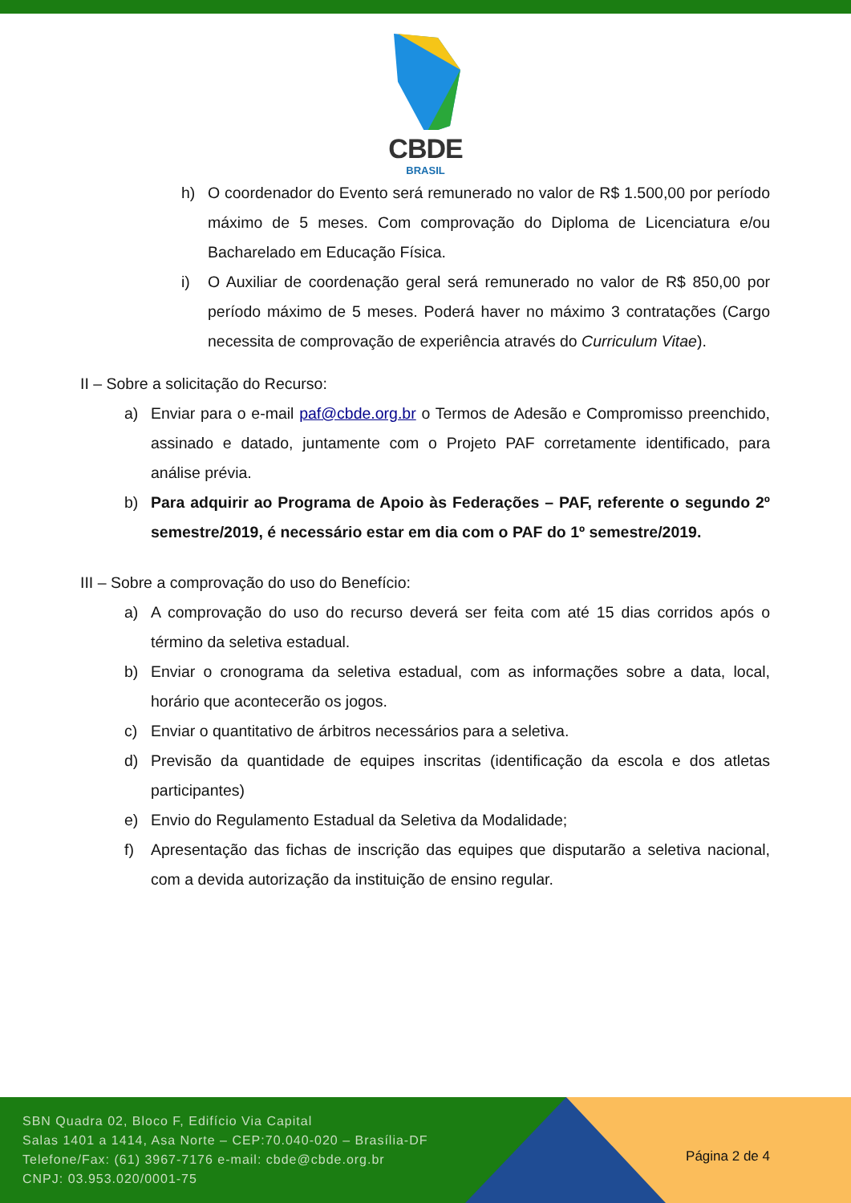CBDE
BRASIL
h) O coordenador do Evento será remunerado no valor de R$ 1.500,00 por período máximo de 5 meses. Com comprovação do Diploma de Licenciatura e/ou Bacharelado em Educação Física.
i) O Auxiliar de coordenação geral será remunerado no valor de R$ 850,00 por período máximo de 5 meses. Poderá haver no máximo 3 contratações (Cargo necessita de comprovação de experiência através do Curriculum Vitae).
II – Sobre a solicitação do Recurso:
a) Enviar para o e-mail paf@cbde.org.br o Termos de Adesão e Compromisso preenchido, assinado e datado, juntamente com o Projeto PAF corretamente identificado, para análise prévia.
b) Para adquirir ao Programa de Apoio às Federações – PAF, referente o segundo 2º semestre/2019, é necessário estar em dia com o PAF do 1º semestre/2019.
III – Sobre a comprovação do uso do Benefício:
a) A comprovação do uso do recurso deverá ser feita com até 15 dias corridos após o término da seletiva estadual.
b) Enviar o cronograma da seletiva estadual, com as informações sobre a data, local, horário que acontecerão os jogos.
c) Enviar o quantitativo de árbitros necessários para a seletiva.
d) Previsão da quantidade de equipes inscritas (identificação da escola e dos atletas participantes)
e) Envio do Regulamento Estadual da Seletiva da Modalidade;
f) Apresentação das fichas de inscrição das equipes que disputarão a seletiva nacional, com a devida autorização da instituição de ensino regular.
SBN Quadra 02, Bloco F, Edifício Via Capital
Salas 1401 a 1414, Asa Norte – CEP:70.040-020 – Brasília-DF
Telefone/Fax: (61) 3967-7176 e-mail: cbde@cbde.org.br
CNPJ: 03.953.020/0001-75
Página 2 de 4